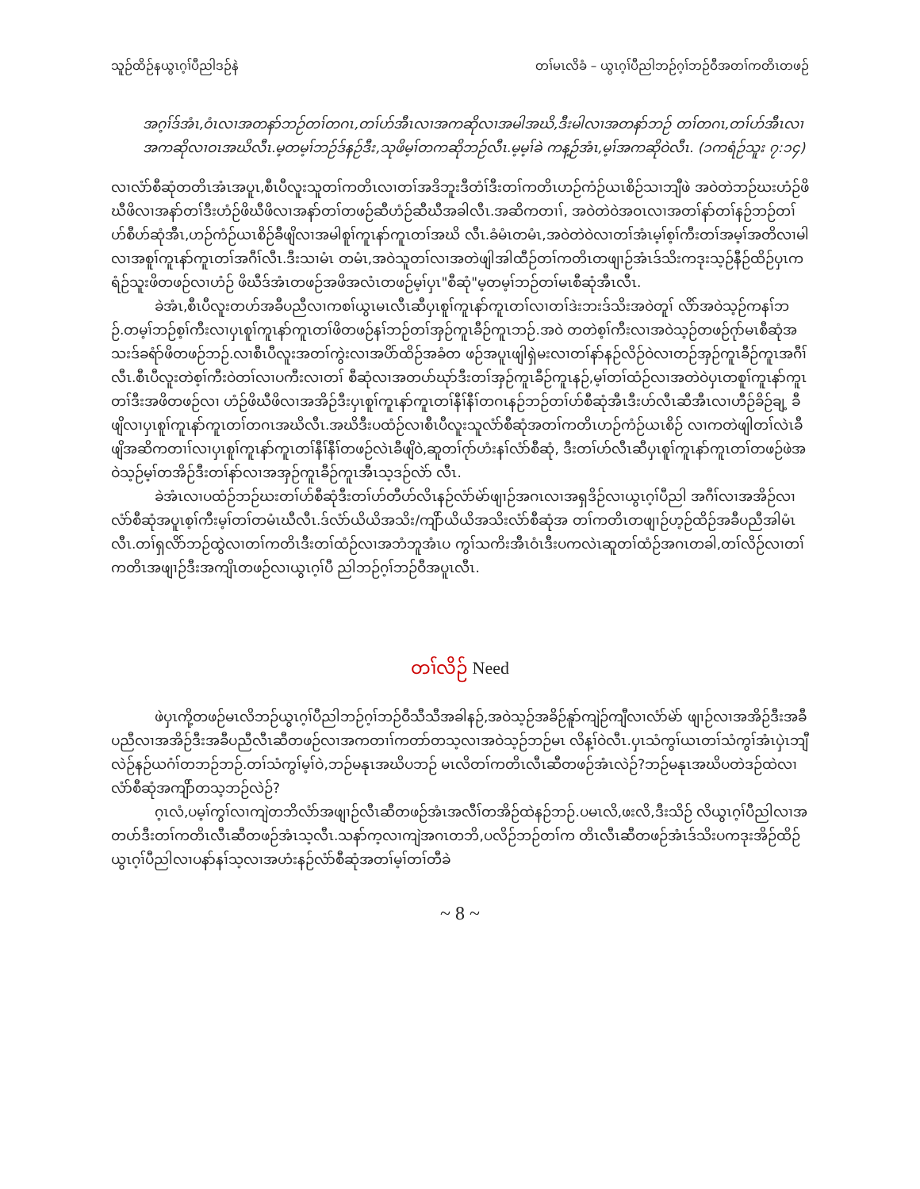သူဉ်ထိဉ်နယွၤဂ့ၢ်ပီညါဒဉ်နဲ တၢ်မၤလိခံ – ယွၤဂ့ၢ်ပီညါဘဉ်ဂ့ၢ်ဘဉ်ဝီအတၢ်ကတိၤတဖဉ်
အဂ့ၢ်ဒ်အံၤ,ဝံၤလၢအတနာ်ဘဉ်တၢ်တဂၤ,တၢ်ဟ်အီၤလၢအကဆိုလၢအမါအဃိ,ဒီးမါလၢအတနာ်ဘဉ် တၢ်တဂၤ,တၢ်ဟ်အီၤလၢအကဆိုလၢဝၤအဃိလီၤ.မ့တမ့ၢ်ဘဉ်ဒ်နဉ်ဒီး,သုဖိမ့ၢ်တကဆိုဘဉ်လီၤ.မ့မ့ၢ်ခဲ ကန့ဉ်အံၤ,မ့ၢ်အကဆိုဝဲလီၤ. (၁ကရံဉ်သူး ၇:၁၄)
လၢလံာ်စီဆုံတတိၤအံၤအပူၤ,စီၤပီလူးသူတၢ်ကတိၤလၢတၢ်အဒိဘူးဒီတံၢ်ဒီးတၢ်ကတိၤဟဉ်ကံဉ်ယၤစိဉ်သၢဘျီဖဲ အဝဲတဲဘဉ်ဃးဟံဉ်ဖိဃီဖိလၢအနာ်တၢ်ဒီးဟံဉ်ဖိဃီဖိလၢအနာ်တၢ်တဖဉ်ဆီဟံဉ်ဆီဃီအခါလီၤ.အဆိကတၢၢ်, အဝဲတဲဝဲအဝၤလၢအတၢ်နာ်တၢ်နဉ်ဘဉ်တၢ်ဟ်စီဟ်ဆုံအီၤ,ဟဉ်ကံဉ်ယၤစိဉ်ခီဖျိလၢအမါစူၢ်ကူၤနာ်ကူၤတၢ်အဃိ လီၤ.ခံမံၤတမံၤ,အဝဲတဲဝဲလၢတၢ်အံၤမ့ၢ်စ့ၢ်ကီးတၢ်အမ့ၢ်အတိလၢမါလၢအစူၢ်ကူၤနာ်ကူၤတၢ်အဂီၢ်လီၤ.ဒီးသၢမံၤ တမံၤ,အဝဲသူတၢ်လၢအတဲဖျါအါထီဉ်တၢ်ကတိၤတဖျၢဉ်အံၤဒ်သိးကဒုးသ့ဉ်နီဉ်ထိဉ်ပှၤကရံဉ်သူးဖိတဖဉ်လၢဟံဉ် ဖိဃီဒ်အံၤတဖဉ်အဖိအလံၤတဖဉ်မ့ၢ်ပှၤ"စီဆုံ"မ့တမ့ၢ်ဘဉ်တၢ်မၤစီဆုံအီၤလီၤ.
ခဲအံၤ,စီၤပီလူးတဟ်အခီပညီလၢကစၢ်ယွၤမၤလီၤဆီပှၤစူၢ်ကူၤနာ်ကူၤတၢ်လၢတၢ်ဒဲးဘးဒ်သိးအဝဲတူၢ် လိာ်အဝဲသ့ဉ်ကနၢ်ဘဉ်.တမ့ၢ်ဘဉ်စ့ၢ်ကီးလၢပှၤစူၢ်ကူၤနာ်ကူၤတၢ်ဖိတဖဉ်နၢ်ဘဉ်တၢ်အှဉ်ကူၤခီဉ်ကူၤဘဉ်.အဝဲ တတဲစ့ၢ်ကီးလၢအဝဲသ့ဉ်တဖဉ်ဂုာ်မၤစီဆုံအသးဒ်ခရံာ်ဖိတဖဉ်ဘဉ်.လၢစီၤပီလူးအတၢ်ကွဲးလၢအပိာ်ထိဉ်အခံတ ဖဉ်အပူၤဖျါရှဲမးလၢတၢ်နာ်နဉ်လိဉ်ဝဲလၢတဉ်အှဉ်ကူၤခီဉ်ကူၤအဂီၢ်လီၤ.စီၤပီလူးတဲစ့ၢ်ကီးဝဲတၢ်လၢပကီးလၢတၢ် စီဆုံလၢအတပာ်ဃုာ်ဒီးတၢ်အှဉ်ကူၤခီဉ်ကူၤနဉ်,မ့ၢ်တၢ်ထံဉ်လၢအတဲဝဲပှၤတစူၢ်ကူၤနာ်ကူၤတၢ်ဒီးအဖိတဖဉ်လၢ ဟံဉ်ဖိဃီဖိလၢအအိဉ်ဒီးပှၤစူၢ်ကူၤနာ်ကူၤတၢ်နီၢ်နီၢ်တဂၤနဉ်ဘဉ်တၢ်ဟ်စီဆုံအီၤဒီးဟ်လီၤဆီအီၤလၢဟီဉ်ခိဉ်ချ့ ခီဖျိလၢပှၤစူၢ်ကူၤနာ်ကူၤတၢ်တဂၤအဃိလီၤ.အဃိဒီးပထံဉ်လၢစီၤပီလူးသူလံာ်စီဆုံအတၢ်ကတိၤဟဉ်ကံဉ်ယၤစိဉ် လၢကတဲဖျါတၢ်လဲၤခီဖျိအဆိကတၢၢ်လၢပှၤစူၢ်ကူၤနာ်ကူၤတၢ်နီၢ်နီၢ်တဖဉ်လဲၤခီဖျိဝဲ,ဆူတၢ်ဂုာ်ဟံးနၢ်လံာ်စီဆုံ, ဒီးတၢ်ဟ်လီၤဆီပှၤစူၢ်ကူၤနာ်ကူၤတၢ်တဖဉ်ဖဲအဝဲသ့ဉ်မ့ၢ်တအိဉ်ဒီးတၢ်နာ်လၢအအှဉ်ကူၤခီဉ်ကူၤအီၤသ့ဒဉ်လဲာ် လီၤ.
ခဲအံၤလၢပထံဉ်ဘဉ်ဃးတၢ်ဟ်စီဆုံဒီးတၢ်ဟ်တီဟ်လိၤနဉ်လံာ်မဲာ်ဖျၢဉ်အဂၤလၢအရှဒိဉ်လၢယွၤဂ့ၢ်ပီညါ အဂီၢ်လၢအအိဉ်လၢလံာ်စီဆုံအပူၤစ့ၢ်ကီးမ့ၢ်တၢ်တမံၤဃီလီၤ.ဒ်လံာ်ယိယိအသိး/ကျိာ်ယိယိအသိးလံာ်စီဆုံအ တၢ်ကတိၤတဖျၢဉ်ဟ့ဉ်ထိဉ်အခီပညီအါမံၤလီၤ.တၢ်ရှလိာ်ဘဉ်ထွဲလၢတၢ်ကတိၤဒီးတၢ်ထံဉ်လၢအဘံဘူအံၤပ ကွၢ်သကိးအီၤဝံၤဒီးပကလဲၤဆူတၢ်ထံဉ်အဂၤတခါ,တၢ်လိဉ်လၢတၢ်ကတိၤအဖျၢဉ်ဒီးအကျိၤတဖဉ်လၢယွၤဂ့ၢ်ပီ ညါဘဉ်ဂ့ၢ်ဘဉ်ဝီအပူၤလီၤ.
တၢ်လိဉ် Need
ဖဲပှၤကို့တဖဉ်မၤလိဘဉ်ယွၤဂ့ၢ်ပီညါဘဉ်ဂ့ၢ်ဘဉ်ဝီသီသီအခါနဉ်,အဝဲသ့ဉ်အခိဉ်နူာ်ကျဲဉ်ကျီလၢလံာ်မဲာ် ဖျၢဉ်လၢအအိဉ်ဒီးအခီပညီလၢအအိဉ်ဒီးအခီပညီလီၤဆီတဖဉ်လၢအကတၢၢ်ကတာ်တသ့လၢအဝဲသ့ဉ်ဘဉ်မၤ လိန့ၢ်ဝဲလီၤ.ပှၤသံကွၢ်ယၤတၢ်သံကွၢ်အံၤပှဲၤဘျီလဲဉ်နဉ်ယဂံၢ်တဘဉ်ဘဉ်.တၢ်သံကွၢ်မ့ၢ်ဝဲ,ဘဉ်မနုၤအဃိပဘဉ် မၤလိတၢ်ကတိၤလီၤဆီတဖဉ်အံၤလဲဉ်?ဘဉ်မနုၤအဃိပတဲဒဉ်ထဲလၢလံာ်စီဆုံအကျိာ်တသ့ဘဉ်လဲဉ်?
ဂ့ၤလံ,ပမ့ၢ်ကွၢ်လၢကျဲတဘိလံာ်အဖျၢဉ်လီၤဆီတဖဉ်အံၤအလီၢ်တအိဉ်ထဲနဉ်ဘဉ်.ပမၤလိ,ဖးလိ,ဒီးသိဉ် လိယွၤဂ့ၢ်ပီညါလၢအတပာ်ဒီးတၢ်ကတိၤလီၤဆီတဖဉ်အံၤသ့လီၤ.သနာ်က့လၢကျဲအဂၤတဘိ,ပလိဉ်ဘဉ်တၢ်က တိၤလီၤဆီတဖဉ်အံၤဒ်သိးပကဒုးအိဉ်ထိဉ်ယွၤဂ့ၢ်ပီညါလၢပနာ်နၢ်သ့လၢအဟံးနဉ်လံာ်စီဆုံအတၢ်မ့ၢ်တၢ်တီခဲ
~ 8 ~